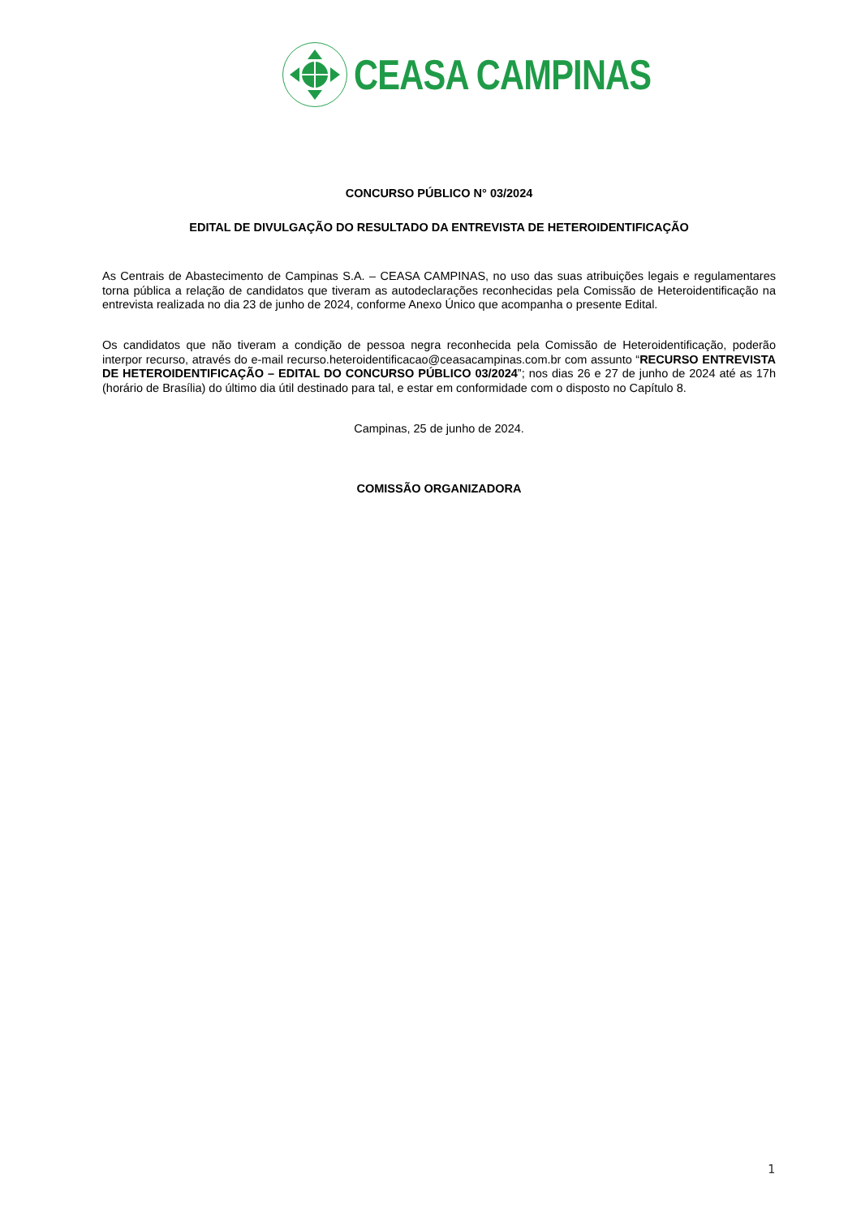CEASA CAMPINAS
CONCURSO PÚBLICO N° 03/2024
EDITAL DE DIVULGAÇÃO DO RESULTADO DA ENTREVISTA DE HETEROIDENTIFICAÇÃO
As Centrais de Abastecimento de Campinas S.A. – CEASA CAMPINAS, no uso das suas atribuições legais e regulamentares torna pública a relação de candidatos que tiveram as autodeclarações reconhecidas pela Comissão de Heteroidentificação na entrevista realizada no dia 23 de junho de 2024, conforme Anexo Único que acompanha o presente Edital.
Os candidatos que não tiveram a condição de pessoa negra reconhecida pela Comissão de Heteroidentificação, poderão interpor recurso, através do e-mail recurso.heteroidentificacao@ceasacampinas.com.br com assunto “RECURSO ENTREVISTA DE HETEROIDENTIFICAÇÃO – EDITAL DO CONCURSO PÚBLICO 03/2024”; nos dias 26 e 27 de junho de 2024 até as 17h (horário de Brasília) do último dia útil destinado para tal, e estar em conformidade com o disposto no Capítulo 8.
Campinas, 25 de junho de 2024.
COMISSÃO ORGANIZADORA
1